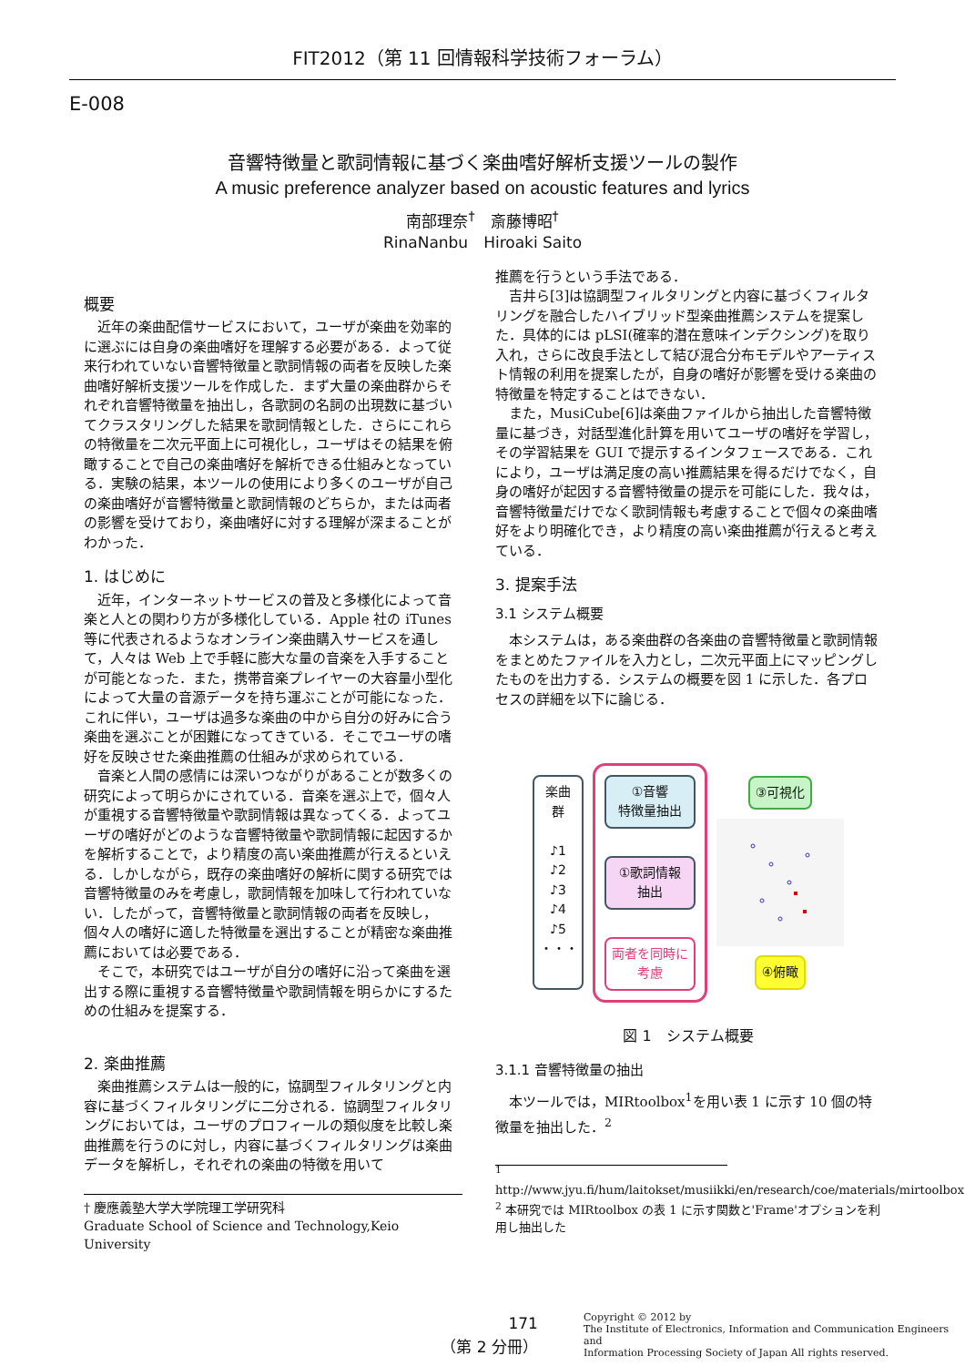FIT2012（第 11 回情報科学技術フォーラム）
E-008
音響特徴量と歌詞情報に基づく楽曲嗜好解析支援ツールの製作
A music preference analyzer based on acoustic features and lyrics
南部理奈<sup>†</sup>　斎藤博昭<sup>†</sup>
RinaNanbu　Hiroaki Saito
概要
近年の楽曲配信サービスにおいて，ユーザが楽曲を効率的に選ぶには自身の楽曲嗜好を理解する必要がある．よって従来行われていない音響特徴量と歌詞情報の両者を反映した楽曲嗜好解析支援ツールを作成した．まず大量の楽曲群からそれぞれ音響特徴量を抽出し，各歌詞の名詞の出現数に基づいてクラスタリングした結果を歌詞情報とした．さらにこれらの特徴量を二次元平面上に可視化し，ユーザはその結果を俯瞰することで自己の楽曲嗜好を解析できる仕組みとなっている．実験の結果，本ツールの使用により多くのユーザが自己の楽曲嗜好が音響特徴量と歌詞情報のどちらか，または両者の影響を受けており，楽曲嗜好に対する理解が深まることがわかった．
1. はじめに
近年，インターネットサービスの普及と多様化によって音楽と人との関わり方が多様化している．Apple 社の iTunes 等に代表されるようなオンライン楽曲購入サービスを通して，人々は Web 上で手軽に膨大な量の音楽を入手することが可能となった．また，携帯音楽プレイヤーの大容量小型化によって大量の音源データを持ち運ぶことが可能になった．これに伴い，ユーザは過多な楽曲の中から自分の好みに合う楽曲を選ぶことが困難になってきている．そこでユーザの嗜好を反映させた楽曲推薦の仕組みが求められている．
音楽と人間の感情には深いつながりがあることが数多くの研究によって明らかにされている．音楽を選ぶ上で，個々人が重視する音響特徴量や歌詞情報は異なってくる．よってユーザの嗜好がどのような音響特徴量や歌詞情報に起因するかを解析することで，より精度の高い楽曲推薦が行えるといえる．しかしながら，既存の楽曲嗜好の解析に関する研究では音響特徴量のみを考慮し，歌詞情報を加味して行われていない．したがって，音響特徴量と歌詞情報の両者を反映し，個々人の嗜好に適した特徴量を選出することが精密な楽曲推薦においては必要である．
そこで，本研究ではユーザが自分の嗜好に沿って楽曲を選出する際に重視する音響特徴量や歌詞情報を明らかにするための仕組みを提案する．
2. 楽曲推薦
楽曲推薦システムは一般的に，協調型フィルタリングと内容に基づくフィルタリングに二分される．協調型フィルタリングにおいては，ユーザのプロフィールの類似度を比較し楽曲推薦を行うのに対し，内容に基づくフィルタリングは楽曲データを解析し，それぞれの楽曲の特徴を用いて
† 慶應義塾大学大学院理工学研究科
Graduate School of Science and Technology,Keio University
推薦を行うという手法である．
吉井ら[3]は協調型フィルタリングと内容に基づくフィルタリングを融合したハイブリッド型楽曲推薦システムを提案した．具体的には pLSI(確率的潜在意味インデクシング)を取り入れ，さらに改良手法として結び混合分布モデルやアーティスト情報の利用を提案したが，自身の嗜好が影響を受ける楽曲の特徴量を特定することはできない．
また，MusiCube[6]は楽曲ファイルから抽出した音響特徴量に基づき，対話型進化計算を用いてユーザの嗜好を学習し，その学習結果を GUI で提示するインタフェースである．これにより，ユーザは満足度の高い推薦結果を得るだけでなく，自身の嗜好が起因する音響特徴量の提示を可能にした．我々は，音響特徴量だけでなく歌詞情報も考慮することで個々の楽曲嗜好をより明確化でき，より精度の高い楽曲推薦が行えると考えている．
3. 提案手法
3.1 システム概要
本システムは，ある楽曲群の各楽曲の音響特徴量と歌詞情報をまとめたファイルを入力とし，二次元平面上にマッピングしたものを出力する．システムの概要を図 1 に示した．各プロセスの詳細を以下に論じる．
楽曲群
♪1 ♪2 ♪3 ♪4 ♪5 ・・・
①音響
特徴量抽出
①歌詞情報
抽出
両者を同時に
考慮
③可視化
④俯瞰
図 1　システム概要
3.1.1 音響特徴量の抽出
本ツールでは，MIRtoolbox<sup>1</sup>を用い表 1 に示す 10 個の特徴量を抽出した．<sup>2</sup>
<sup>1</sup> http://www.jyu.fi/hum/laitokset/musiikki/en/research/coe/materials/mirtoolbox
<sup>2</sup> 本研究では MIRtoolbox の表 1 に示す関数と'Frame'オプションを利用し抽出した
171
（第 2 分冊）
Copyright © 2012 by
The Institute of Electronics, Information and Communication Engineers and
Information Processing Society of Japan All rights reserved.